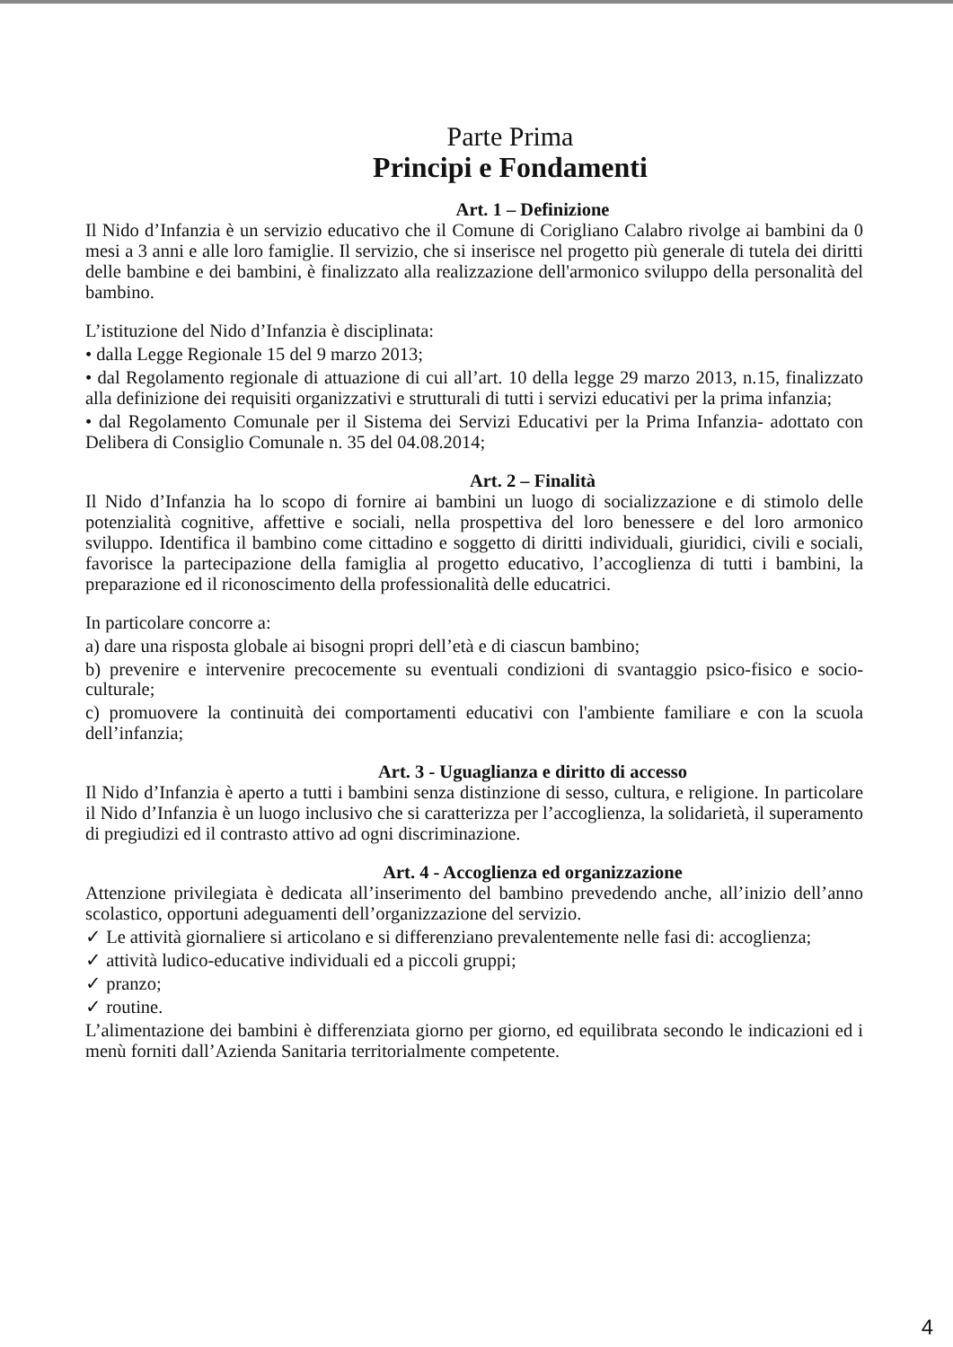Parte Prima
Principi e Fondamenti
Art. 1 – Definizione
Il Nido d’Infanzia è un servizio educativo che il Comune di Corigliano Calabro rivolge ai bambini da 0 mesi a 3 anni e alle loro famiglie. Il servizio, che si inserisce nel progetto più generale di tutela dei diritti delle bambine e dei bambini, è finalizzato alla realizzazione dell'armonico sviluppo della personalità del bambino.
L’istituzione del Nido d’Infanzia è disciplinata:
• dalla Legge Regionale 15 del 9 marzo 2013;
• dal Regolamento regionale di attuazione di cui all’art. 10 della legge 29 marzo 2013, n.15, finalizzato alla definizione dei requisiti organizzativi e strutturali di tutti i servizi educativi per la prima infanzia;
• dal Regolamento Comunale per il Sistema dei Servizi Educativi per la Prima Infanzia- adottato con Delibera di Consiglio Comunale n. 35 del 04.08.2014;
Art. 2 – Finalità
Il Nido d’Infanzia ha lo scopo di fornire ai bambini un luogo di socializzazione e di stimolo delle potenzialità cognitive, affettive e sociali, nella prospettiva del loro benessere e del loro armonico sviluppo. Identifica il bambino come cittadino e soggetto di diritti individuali, giuridici, civili e sociali, favorisce la partecipazione della famiglia al progetto educativo, l’accoglienza di tutti i bambini, la preparazione ed il riconoscimento della professionalità delle educatrici.
In particolare concorre a:
a) dare una risposta globale ai bisogni propri dell’età e di ciascun bambino;
b) prevenire e intervenire precocemente su eventuali condizioni di svantaggio psico-fisico e socio-culturale;
c) promuovere la continuità dei comportamenti educativi con l'ambiente familiare e con la scuola dell’infanzia;
Art. 3 - Uguaglianza e diritto di accesso
Il Nido d’Infanzia è aperto a tutti i bambini senza distinzione di sesso, cultura, e religione. In particolare il Nido d’Infanzia è un luogo inclusivo che si caratterizza per l’accoglienza, la solidarietà, il superamento di pregiudizi ed il contrasto attivo ad ogni discriminazione.
Art. 4 - Accoglienza ed organizzazione
Attenzione privilegiata è dedicata all’inserimento del bambino prevedendo anche, all’inizio dell’anno scolastico, opportuni adeguamenti dell’organizzazione del servizio.
✓ Le attività giornaliere si articolano e si differenziano prevalentemente nelle fasi di: accoglienza;
✓ attività ludico-educative individuali ed a piccoli gruppi;
✓ pranzo;
✓ routine.
L’alimentazione dei bambini è differenziata giorno per giorno, ed equilibrata secondo le indicazioni ed i menù forniti dall’Azienda Sanitaria territorialmente competente.
4